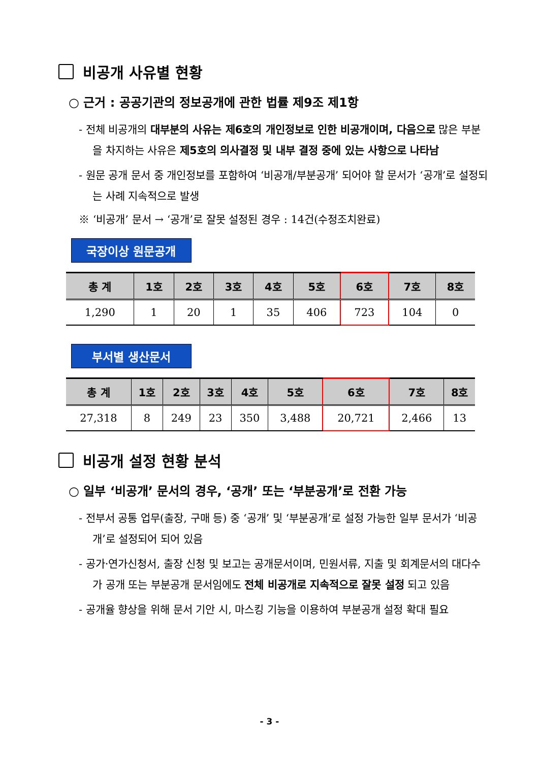비공개 사유별 현황
○ 근거 : 공공기관의 정보공개에 관한 법률 제9조 제1항
- 전체 비공개의 대부분의 사유는 제6호의 개인정보로 인한 비공개이며, 다음으로 많은 부분을 차지하는 사유은 제5호의 의사결정 및 내부 결정 중에 있는 사항으로 나타남
- 원문 공개 문서 중 개인정보를 포함하여 ‘비공개/부분공개’ 되어야 할 문서가 ‘공개’로 설정되는 사례 지속적으로 발생
※ ‘비공개’ 문서 → ‘공개’로 잘못 설정된 경우 : 14건(수정조치완료)
국장이상 원문공개
| 총 계 | 1호 | 2호 | 3호 | 4호 | 5호 | 6호 | 7호 | 8호 |
| --- | --- | --- | --- | --- | --- | --- | --- | --- |
| 1,290 | 1 | 20 | 1 | 35 | 406 | 723 | 104 | 0 |
부서별 생산문서
| 총 계 | 1호 | 2호 | 3호 | 4호 | 5호 | 6호 | 7호 | 8호 |
| --- | --- | --- | --- | --- | --- | --- | --- | --- |
| 27,318 | 8 | 249 | 23 | 350 | 3,488 | 20,721 | 2,466 | 13 |
비공개 설정 현황 분석
○ 일부 ‘비공개’ 문서의 경우, ‘공개’ 또는 ‘부분공개’로 전환 가능
- 전부서 공통 업무(출장, 구매 등) 중 ‘공개’ 및 ‘부분공개’로 설정 가능한 일부 문서가 ‘비공개’로 설정되어 되어 있음
- 공가·연가신청서, 출장 신청 및 보고는 공개문서이며, 민원서류, 지출 및 회계문서의 대다수가 공개 또는 부분공개 문서임에도 전체 비공개로 지속적으로 잘못 설정 되고 있음
- 공개율 향상을 위해 문서 기안 시, 마스킹 기능을 이용하여 부분공개 설정 확대 필요
- 3 -